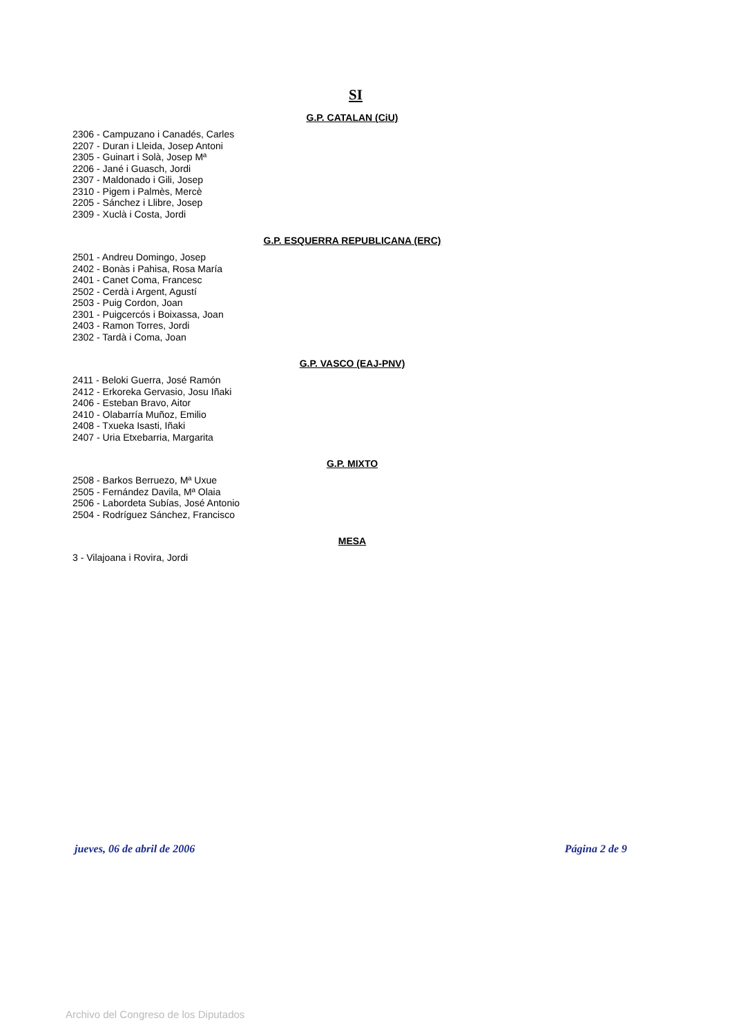SI
G.P. CATALAN (CiU)
2306 - Campuzano i Canadés, Carles
2207 - Duran i Lleida, Josep Antoni
2305 - Guinart i Solà, Josep Mª
2206 - Jané i Guasch, Jordi
2307 - Maldonado i Gili, Josep
2310 - Pigem i Palmès, Mercè
2205 - Sánchez i Llibre, Josep
2309 - Xuclà i Costa, Jordi
G.P. ESQUERRA REPUBLICANA (ERC)
2501 - Andreu Domingo, Josep
2402 - Bonàs i Pahisa, Rosa María
2401 - Canet Coma, Francesc
2502 - Cerdà i Argent, Agustí
2503 - Puig Cordon, Joan
2301 - Puigcercós i Boixassa, Joan
2403 - Ramon Torres, Jordi
2302 - Tardà i Coma, Joan
G.P. VASCO (EAJ-PNV)
2411 - Beloki Guerra, José Ramón
2412 - Erkoreka Gervasio, Josu Iñaki
2406 - Esteban Bravo, Aitor
2410 - Olabarría Muñoz, Emilio
2408 - Txueka Isasti, Iñaki
2407 - Uria Etxebarria, Margarita
G.P. MIXTO
2508 - Barkos Berruezo, Mª Uxue
2505 - Fernández Davila, Mª Olaia
2506 - Labordeta Subías, José Antonio
2504 - Rodríguez Sánchez, Francisco
MESA
3 - Vilajoana i Rovira, Jordi
jueves, 06 de abril de 2006 Página 2 de 9
Archivo del Congreso de los Diputados